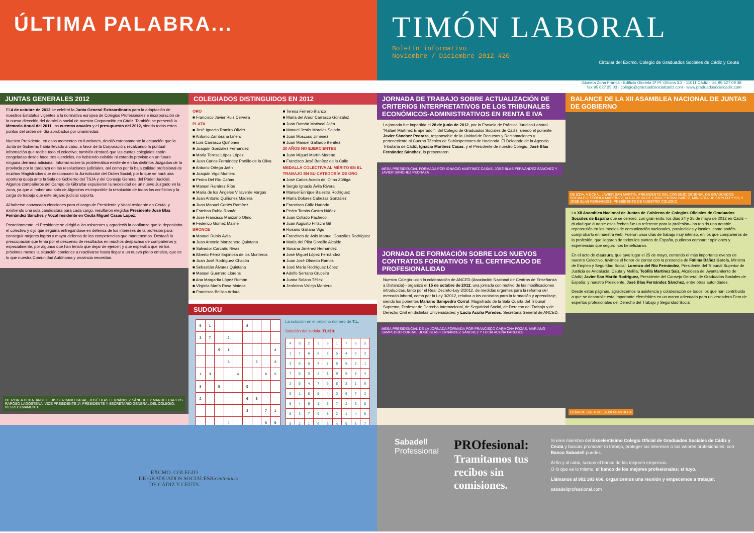ÚLTIMA PALABRA...
TIMÓN LABORAL
Boletín informativo
Noviembre / Diciembre 2012 #20
Circular del Excmo. Colegio de Graduados Sociales de Cádiz y Ceuta
Glorieta Zona Franca - Edificio Glorieta 3ª Pl. Oficina 3.2 - 11011 Cádiz - tel. 95 627 09 38
fax 95 627 25 03 - colegio@graduadosocialcadiz.com - www.graduadosocialcadiz.com
JUNTAS GENERALES 2012
El 4 de octubre de 2012 se celebró la Junta General Extraordinaria para la adaptación de nuestros Estatutos vigentes a la normativa europea de Colegios Profesionales e incorporación de la nueva dirección del domicilio social de nuestra Corporación en Cádiz. También se presentó la Memoria Anual del 2011, las cuentas anuales y el presupuesto del 2012, siendo todos estos puntos del orden del día aprobados por unanimidad.
Nuestro Presidente, en esos momentos en funciones, detalló extensamente la actuación que la Junta de Gobierno había llevado a cabo, a favor de la Corporación, recalcando la puntual información que recibe todo el colectivo; también destacó que las cuotas colegiales están congeladas desde hace tres ejercicios, no habiendo existido ni estando previsto en un futuro ninguna derrama adicional. Informó sobre la problemática existente en los distintos Juzgados de la provincia por la tardanza en las resoluciones judiciales, así como por la baja calidad profesional de muchos Magistrados que desconocen la Jurisdicción del Orden Social, por lo que se hará una oportuna queja ante la Sala de Gobierno del TSJA y del Consejo General del Poder Judicial. Algunos compañeros del Campo de Gibraltar expusieron la necesidad de un nuevo Juzgado en la zona, ya que al haber uno solo de Algeciras es imposible la resolución de todos los conflictos y la carga de trabajo que este órgano judicial soporta.
Al haberse convocado elecciones para el cargo de Presidente y Vocal residente en Ceuta, y existiendo una sola candidatura para cada cargo, resultaron elegidos Presidente José Blas Fernández Sánchez y Vocal residente en Ceuta Miguel Casas López.
Posteriormente, el Presidente se dirigió a los asistentes y agradeció la confianza que le depositaba el colectivo y dijo que seguiría entregándose en defensa de los intereses de la profesión para conseguir mejores logros y mayor defensa de las competencias que mantenemos. Destacó la preocupación que tenía por el descenso de resultados en muchos despachos de compañeros y, especialmente, por algunos que han tenido que dejar de ejercer; y que esperaba que en los próximos meses la situación comience a reactivarse hasta llegar a un nuevo pleno empleo, que es lo que nuestra Comunidad Autónoma y provincia necesitan.
DE IZDA. A DCHA. ÁNGEL LUIS SERRANO CASAL, JOSÉ BLAS FERNÁNDEZ SÁNCHEZ Y MANUEL CARLOS RAPOSO LAGÓSTENA, VICE PRESIDENTE 1º, PRESIDENTE Y SECRETARIO GENERAL DEL COLEGIO, RESPECTIVAMENTE
COLEGIADOS DISTINGUIDOS EN 2012
ORO
■ Francisco Javier Ruiz Cervera
PLATA
■ José Ignacio Ramiro Olivier
■ Antonio Zambrana Linero
■ Luis Carrasco Quiñones
■ Joaquín González Fernández
■ María Teresa López López
■ Juan Carlos Fernández Portillo de la Oliva
■ Antonio Ortega Jaén
■ Joaquín Vigo Montero
■ Pedro Del Río Cañas
■ Manuel Ramírez Ríos
■ María de los Ángeles Villaverde Vargas
■ Juan Antonio Quiñones Madera
■ Juan Manuel Cortés Ramírez
■ Esteban Rubio Román
■ José Francisco Manzano Olmo
■ Federico Gómez Maline
BRONCE
■ Manuel Rubio Ávila
■ Juan Antonio Manzanero Quintana
■ Salvador Carcaño Rivas
■ Alberto Pérez Espinosa de los Monteros
■ Juan José Rodríguez Chacón
■ Sebastián Álvarez Quintana
■ Manuel Guerrero Llorens
■ Ana Margarita López Román
■ Virginia María Rosa Mateos
■ Francisco Bellido Ardura
■ Teresa Ferrero Blanco
■ María del Amor Carrasco González
■ Juan Ramón Mariscal Jaén
■ Manuel Jesús Morales Salado
■ Juan Moscoso Jiménez
■ Juan Manuel Gallardo Benítez
20 AÑOS NO EJERCIENTES
■ Juan Miguel Martín Moreno
■ Francisco José Benítez de la Calle
MEDALLA COLECTIVA AL MÉRITO EN EL TRABAJO EN SU CATEGORÍA DE ORO
■ José Carlos Acedo del Olmo Zúñiga
■ Sergio Ignacio Ávila Rivera
■ Manuel Enrique Balestra Rodríguez
■ María Dolores Cabezas González
■ Francisco Cáliz Hurtado
■ Pedro Tomás Castro Núñez
■ Juan Collado Pacheco
■ Juan Augusto Fritschi Gil
■ Rosario Galiana Vigo
■ Francisco de Asís Manuel González Rodríguez
■ María del Pilar Gordillo Alcalde
■ Susana Jiménez Hernández
■ José Miguel López Fernández
■ Juan José Olmedo Ramos
■ José María Rodríguez López
■ Adolfo Serrano Cruceira
■ Juana Solano Téllez
■ Jerónimo Vallejo Montero
SUDOKU
| 5 | 1 | | | | 8 | | | |
| 3 | 7 | | 2 | | | | | |
| | | 9 | 1 | | | | | 4 |
| | | | 8 | | | 6 | | 3 |
| 1 | 3 | | | 4 | | | 8 | 5 |
| 8 | | 5 | | | 9 | | | |
| 2 | | | | | 6 | 5 | | |
| | | | | | 3 | | 7 | 1 |
| | | | 4 | | | | 6 | 9 |
La solución en el próximo número de T.L.
Solución del sudoku TL#19.
| 4 | 8 | 2 | 3 | 9 | 1 | 7 | 6 | 5 |
| 1 | 7 | 6 | 8 | 2 | 5 | 4 | 9 | 3 |
| 3 | 9 | 5 | 4 | 7 | 6 | 8 | 2 | 1 |
| 7 | 6 | 3 | 2 | 1 | 9 | 5 | 8 | 4 |
| 2 | 5 | 4 | 7 | 6 | 8 | 3 | 1 | 9 |
| 9 | 1 | 8 | 5 | 4 | 3 | 6 | 7 | 2 |
| 6 | 4 | 9 | 1 | 5 | 7 | 2 | 3 | 8 |
| 5 | 3 | 7 | 9 | 8 | 2 | 1 | 4 | 6 |
| 8 | 2 | 1 | 6 | 3 | 4 | 9 | 5 | 7 |
JORNADA DE TRABAJO SOBRE ACTUALIZACIÓN DE CRITERIOS INTERPRETATIVOS DE LOS TRIBUNALES ECONÓMICOS-ADMINISTRATIVOS EN RENTA E IVA
La jornada fue impartida el 28 de junio de 2012, por la Escuela de Práctica Jurídica-Laboral "Rafael Martínez Emperador", del Colegio de Graduados Sociales de Cádiz, siendo el ponente Javier Sánchez Pedraza, responsable de la Unidad de Recursos y Reclamaciones y perteneciente al Cuerpo Técnico de Subinspectores de Hacienda. El Delegado de la Agencia Tributaria de Cádiz, Ignacio Martínez Casas, y el Presidente de nuestro Colegio, José Blas Fernández Sánchez, lo presentaron.
MESA PRESIDENCIAL FORMADA POR IGNACIO MARTÍNEZ CASAS, JOSÉ BLAS FERNÁNDEZ SÁNCHEZ Y JAVIER SÁNCHEZ PEDRAZA
JORNADA DE FORMACIÓN SOBRE LOS NUEVOS CONTRATOS FORMATIVOS Y EL CERTIFICADO DE PROFESIONALIDAD
Nuestro Colegio –con la colaboración de ANCED (Asociación Nacional de Centros de Enseñanza a Distancia)– organizó el 15 de octubre de 2012, una jornada con motivo de las modificaciones introducidas, tanto por el Real Decreto-Ley 3/2012, de medidas urgentes para la reforma del mercado laboral, como por la Ley 3/2012, relativa a los contratos para la formación y aprendizaje, siendo los ponentes Mariano Sampedro Corral, Magistrado de la Sala Cuarta del Tribunal Supremo; Profesor de Derecho Internacional, de Seguridad Social, de Derecho del Trabajo y de Derecho Civil en distintas Universidades; y Lucía Acuña Paredes, Secretaria General de ANCED.
MESA PRESIDENCIAL DE LA JORNADA FORMADA POR FRANCISCO CARMONA POZAS, MARIANO SAMPEDRO CORRAL, JOSÉ BLAS FERNÁNDEZ SÁNCHEZ Y LUCÍA ACUÑA PAREDES
BALANCE DE LA XII ASAMBLEA NACIONAL DE JUNTAS DE GOBIERNO
DE IZDA. A DCHA.: JAVIER SAN MARTÍN, PRESIDENTE DEL CONSEJO GENERAL DE GRADUADOS SOCIALES; TEÓFILA MARTÍNEZ, ALCALDESA DE CÁDIZ; FÁTIMA BAÑEZ, MINISTRA DE EMPLEO Y SS; Y JOSÉ BLAS FERNÁNDEZ, PRESIDENTE DE NUESTRO COLEGIO
La XII Asamblea Nacional de Juntas de Gobierno de Colegios Oficiales de Graduados Sociales de España que se celebró, con gran éxito, los días 24 y 25 de mayo de 2012 en Cádiz –ciudad que durante esas fechas fue un referente para la profesión– ha tenido una notable repercusión en los medios de comunicación nacionales, provinciales y locales, como podéis comprobarlo en nuestra web. Fueron unos días de trabajo muy intenso, en los que compañeros de la profesión, que llegaron de todos los puntos de España, pudieron compartir opiniones y experiencias que seguro nos beneficiaran.
En el acto de clausura, que tuvo lugar el 25 de mayo, cerrando el más importante evento de nuestro Colectivo, tuvimos el honor de contar con la presencia de Fátima Báñez García, Ministra de Empleo y Seguridad Social; Lorenzo del Río Fernández, Presidente del Tribunal Superior de Justicia de Andalucía, Ceuta y Melilla; Teófila Martínez Saiz, Alcaldesa del Ayuntamiento de Cádiz; Javier San Martín Rodríguez, Presidente del Consejo General de Graduados Sociales de España; y nuestro Presidente, José Blas Fernández Sánchez, entre otras autoridades.
Desde estas páginas, agradecemos la asistencia y colaboración de todos los que han contribuido a que se desarrolle esta importante efemérides en un marco adecuado para un verdadero Foro de expertos profesionales del Derecho del Trabajo y Seguridad Social.
CENA DE GALA DE LA XII ASAMBLEA
EXCMO. COLEGIO
DE GRADUADOS SOCIALES
DE CÁDIZ Y CEUTA
Bicentenario
Sabadell
Professional
PROfesional:
Tramitamos tus recibos sin comisiones.
Si eres miembro del Excelentísimo Colegio Oficial de Graduados Sociales de Cádiz y Ceuta y buscas promover tu trabajo, proteger tus intereses o tus valores profesionales, con Banco Sabadell puedes.
Al fin y al cabo, somos el banco de las mejores empresas.
O lo que es lo mismo, el banco de los mejores profesionales: el tuyo.
Llámanos al 902 383 666, organicemos una reunión y empecemos a trabajar.
sabadellprofessional.com